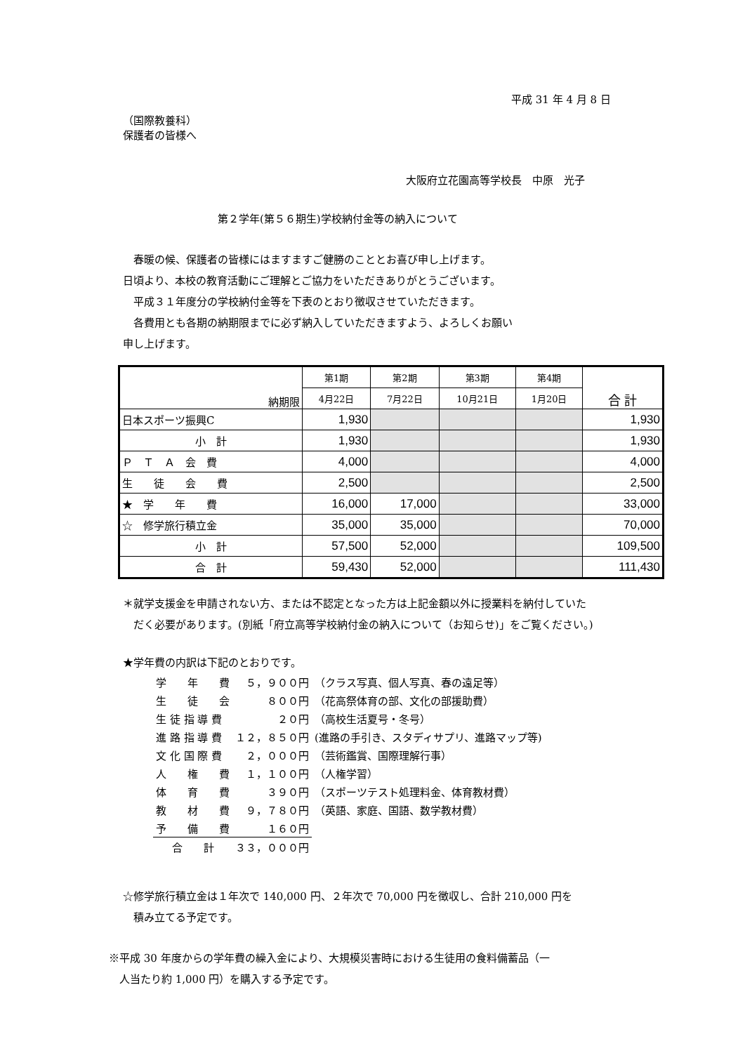平成 31 年 4 月 8 日
（国際教養科）
保護者の皆様へ
大阪府立花園高等学校長　中原　光子
第２学年(第５６期生)学校納付金等の納入について
　春暖の候、保護者の皆様にはますますご健勝のこととお喜び申し上げます。
日頃より、本校の教育活動にご理解とご協力をいただきありがとうございます。
　平成３１年度分の学校納付金等を下表のとおり徴収させていただきます。
　各費用とも各期の納期限までに必ず納入していただきますよう、よろしくお願い
申し上げます。
| 納期限 | 第1期 | 第2期 | 第3期 | 第4期 | 合 計 |
| --- | --- | --- | --- | --- | --- |
| | 4月22日 | 7月22日 | 10月21日 | 1月20日 | |
| 日本スポーツ振興C | 1,930 | | | | 1,930 |
| 小 計 | 1,930 | | | | 1,930 |
| Ｐ Ｔ Ａ 会 費 | 4,000 | | | | 4,000 |
| 生 徒 会 費 | 2,500 | | | | 2,500 |
| ★ 学 年 費 | 16,000 | 17,000 | | | 33,000 |
| ☆ 修学旅行積立金 | 35,000 | 35,000 | | | 70,000 |
| 小 計 | 57,500 | 52,000 | | | 109,500 |
| 合 計 | 59,430 | 52,000 | | | 111,430 |
＊就学支援金を申請されない方、または不認定となった方は上記金額以外に授業料を納付していた
　だく必要があります。(別紙「府立高等学校納付金の納入について（お知らせ)」をご覧ください。)
★学年費の内訳は下記のとおりです。
| 学 年 費 | ５，９００円 | （クラス写真、個人写真、春の遠足等） |
| 生 徒 会 | ８００円 | （花高祭体育の部、文化の部援助費） |
| 生 徒 指 導 費 | ２０円 | （高校生活夏号・冬号） |
| 進 路 指 導 費 | １２，８５０円 | (進路の手引き、スタディサプリ、進路マップ等) |
| 文 化 国 際 費 | ２，０００円 | （芸術鑑賞、国際理解行事） |
| 人 権 費 | １，１００円 | （人権学習） |
| 体 育 費 | ３９０円 | （スポーツテスト処理料金、体育教材費） |
| 教 材 費 | ９，７８０円 | （英語、家庭、国語、数学教材費） |
| 予 備 費 | １６０円 | |
| 合 計 | ３３，０００円 | |
☆修学旅行積立金は１年次で 140,000 円、２年次で 70,000 円を徴収し、合計 210,000 円を
　積み立てる予定です。
※平成 30 年度からの学年費の繰入金により、大規模災害時における生徒用の食料備蓄品（一
　人当たり約 1,000 円）を購入する予定です。